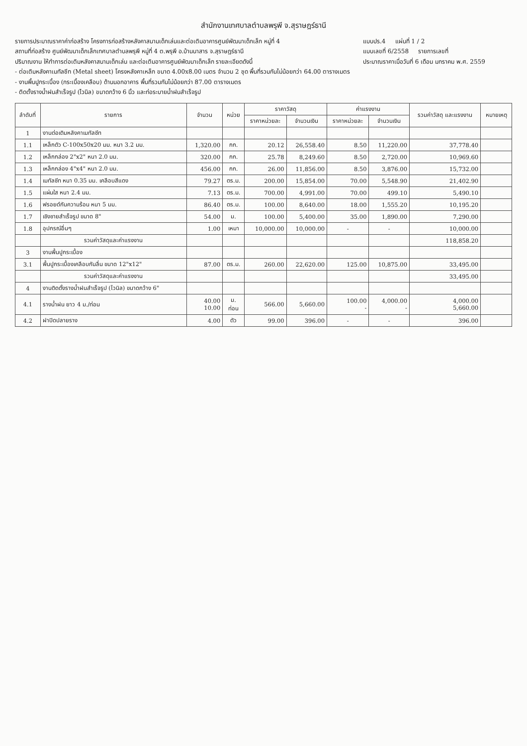สำนักงานเทศบาลตำบลพรุพี จ.สุราษฎร์ธานี
รายการประมาณราคาค่าก่อสร้าง โครงการก่อสร้างหลังคาสนามเด็กเล่นและต่อเติมอาคารศูนย์พัฒนาเด็กเล็ก หมู่ที่ 4
สถานที่ก่อสร้าง ศูนย์พัฒนาเด็กเล็กเทศบาลตำบลพรุพี หมู่ที่ 4 ต.พรุพี อ.บ้านนาสาร จ.สุราษฎร์ธานี
ปริมาณงาน ให้ทำการต่อเติมหลังคาสนามเด็กเล่น และต่อเติมอาคารศูนย์พัฒนาเด็กเล็ก รายละเอียดดังนี้
- ต่อเติมหลังคาเมทัลชีท (Metal sheet) โครงหลังคาเหล็ก ขนาด 4.00x8.00 เมตร จำนวน 2 ชุด พื้นที่รวมกันไม่น้อยกว่า 64.00 ตารางเมตร
- งานพื้นปูกระเบื้อง (กระเบื้องเคลือบ) ด้านนอกอาคาร พื้นที่รวมกันไม่น้อยกว่า 87.00 ตารางเมตร
- ติดตั้งรางน้ำฝนสำเร็จรูป (ไวนิล) ขนาดกว้าง 6 นิ้ว และท่อระบายน้ำฝนสำเร็จรูป
แบบปร.4 แผ่นที่ 1 / 2
แบบเลขที่ 6/2558 รายการเลขที่
ประมาณราคาเมื่อวันที่ 6 เดือน มกราคม พ.ศ. 2559
| ลำดับที่ | รายการ | จำนวน | หน่วย | ราคาวัสดุ | | ค่าแรงงาน | | รวมค่าวัสดุ และแรงงาน | หมายเหตุ |
| --- | --- | --- | --- | --- | --- | --- | --- | --- | --- |
| | | | | ราคาหน่วยละ | จำนวนเงิน | ราคาหน่วยละ | จำนวนเงิน | | |
| 1 | งานต่อเติมหลังคาเมทัลชีท | | | | | | | | |
| 1.1 | เหล็กตัว C-100x50x20 มม. หนา 3.2 มม. | 1,320.00 | กก. | 20.12 | 26,558.40 | 8.50 | 11,220.00 | 37,778.40 | |
| 1.2 | เหล็กกล่อง 2"x2" หนา 2.0 มม. | 320.00 | กก. | 25.78 | 8,249.60 | 8.50 | 2,720.00 | 10,969.60 | |
| 1.3 | เหล็กกล่อง 4"x4" หนา 2.0 มม. | 456.00 | กก. | 26.00 | 11,856.00 | 8.50 | 3,876.00 | 15,732.00 | |
| 1.4 | เมทัลชีท หนา 0.35 มม. เคลือบสีแดง | 79.27 | ตร.ม. | 200.00 | 15,854.00 | 70.00 | 5,548.90 | 21,402.90 | |
| 1.5 | แผ่นใส หนา 2.4 มม. | 7.13 | ตร.ม. | 700.00 | 4,991.00 | 70.00 | 499.10 | 5,490.10 | |
| 1.6 | ฟรอยด์กันความร้อน หนา 5 มม. | 86.40 | ตร.ม. | 100.00 | 8,640.00 | 18.00 | 1,555.20 | 10,195.20 | |
| 1.7 | เชิงชายสำเร็จรูป ขนาด 8" | 54.00 | ม. | 100.00 | 5,400.00 | 35.00 | 1,890.00 | 7,290.00 | |
| 1.8 | อุปกรณ์อื่นๆ | 1.00 | เหมา | 10,000.00 | 10,000.00 | - | - | 10,000.00 | |
| | รวมค่าวัสดุและค่าแรงงาน | | | | | | | 118,858.20 | |
| 3 | งานพื้นปูกระเบื้อง | | | | | | | | |
| 3.1 | พื้นปูกระเบื้องเคลือบกันลื่น ขนาด 12"x12" | 87.00 | ตร.ม. | 260.00 | 22,620.00 | 125.00 | 10,875.00 | 33,495.00 | |
| | รวมค่าวัสดุและค่าแรงงาน | | | | | | | 33,495.00 | |
| 4 | งานติดตั้งรางน้ำฝนสำเร็จรูป (ไวนิล) ขนาดกว้าง 6" | | | | | | | | |
| 4.1 | รางน้ำฝน ยาว 4 ม./ท่อน | 40.00 10.00 | ม. ท่อน | 566.00 | 5,660.00 | 100.00 - | 4,000.00 - | 4,000.00 5,660.00 | |
| 4.2 | ฝาปิดปลายราง | 4.00 | ตัว | 99.00 | 396.00 | - | - | 396.00 | |